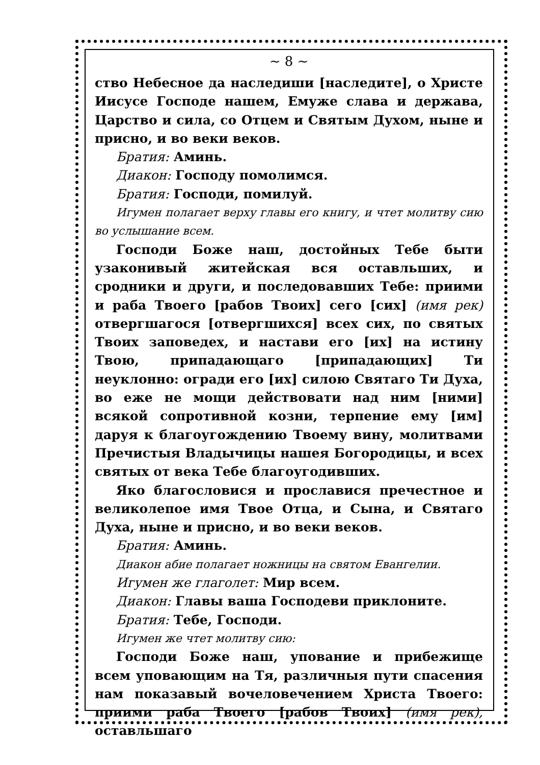~ 8 ~
ство Небесное да наследиши [наследите], о Христе Иисусе Господе нашем, Емуже слава и держава, Царство и сила, со Отцем и Святым Духом, ныне и присно, и во веки веков.
Братия: Аминь.
Диакон: Господу помолимся.
Братия: Господи, помилуй.
Игумен полагает верху главы его книгу, и чтет молитву сию во услышание всем.
Господи Боже наш, достойных Тебе быти узаконивый житейская вся оставльших, и сродники и други, и последовавших Тебе: приими и раба Твоего [рабов Твоих] сего [сих] (имя рек) отвергшагося [отвергшихся] всех сих, по святых Твоих заповедех, и настави его [их] на истину Твою, припадающаго [припадающих] Ти неуклонно: огради его [их] силою Святаго Ти Духа, во еже не мощи действовати над ним [ними] всякой сопротивной козни, терпение ему [им] даруя к благоугождению Твоему вину, молитвами Пречистыя Владычицы нашея Богородицы, и всех святых от века Тебе благоугодивших.
Яко благословися и прославися пречестное и великолепое имя Твое Отца, и Сына, и Святаго Духа, ныне и присно, и во веки веков.
Братия: Аминь.
Диакон абие полагает ножницы на святом Евангелии.
Игумен же глаголет: Мир всем.
Диакон: Главы ваша Господеви приклоните.
Братия: Тебе, Господи.
Игумен же чтет молитву сию:
Господи Боже наш, упование и прибежище всем уповающим на Тя, различныя пути спасения нам показавый вочеловечением Христа Твоего: приими раба Твоего [рабов Твоих] (имя рек), оставльшаго